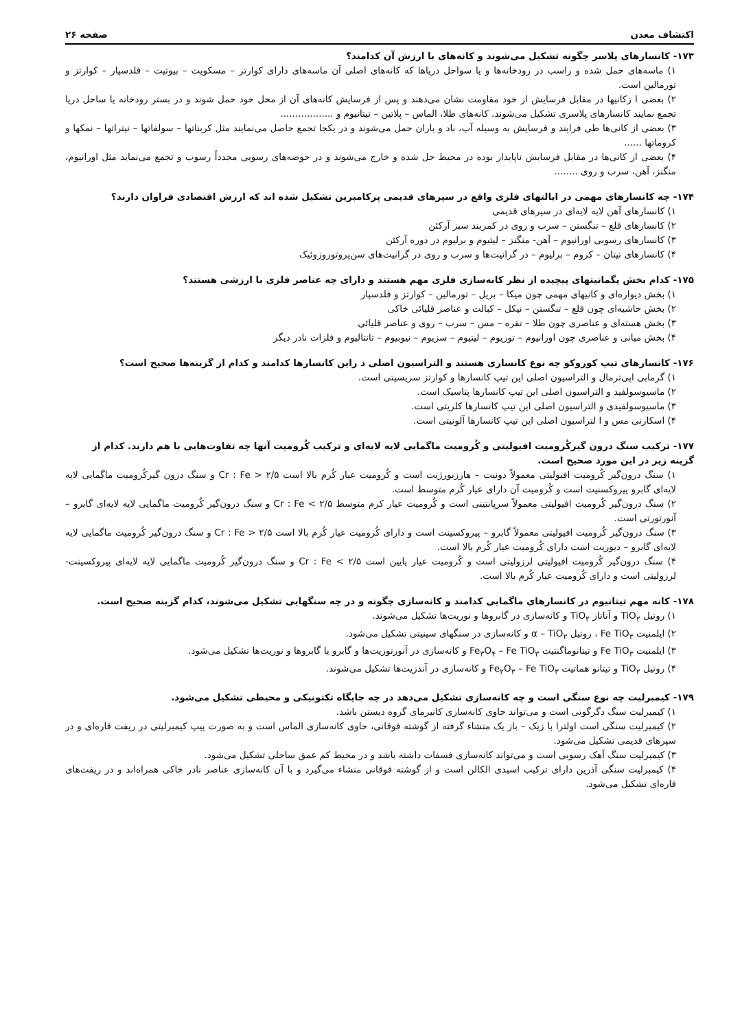اکتشاف معدن صفحه ۲۶
۱۷۳- کانسارهای پلاسر چگونه تشکیل می‌شوند و کانه‌های با ارزش آن کدامند؟
۱) ماسه‌های حمل شده و راسب در رودخانه‌ها و یا سواحل دریاها که کانه‌های اصلی آن ماسه‌های دارای کوارتز – مسکویت – بیوتیت – فلدسپار – کوارتز و تورمالین است.
۲) بعضی ا زکانیها در مقابل فرسایش از خود مقاومت نشان می‌دهند و پس از فرسایش کانه‌های آن از محل خود حمل شوند و در بستر رودخانه یا ساحل دریا تجمع نمایند کانسارهای پلاسری تشکیل می‌شوند. کانه‌های طلا، الماس – پلاتین – تیتانیوم و ..................
۳) بعضی از کانی‌ها طی فرایند و فرسایش به وسیله آب، باد و باران حمل می‌شوند و در یکجا تجمع حاصل می‌نمایند مثل کربناتها – سولفاتها – نیتراتها – نمکها و کروماتها ......
۴) بعضی از کانی‌ها در مقابل فرسایش ناپایدار بوده در محیط حل شده و خارج می‌شوند و در حوضه‌های رسوبی مجدداً رسوب و تجمع می‌نماید مثل اورانیوم، منگنز، آهن، سرب و روی ........
۱۷۴- چه کانسارهای مهمی در ایالتهای فلزی واقع در سپرهای قدیمی پرکامبرین تشکیل شده اند که ارزش اقتصادی فراوان دارند؟
۱) کانسارهای آهن لایه لایه‌ای در سپرهای قدیمی
۲) کانسارهای قلع – تنگستن – سرب و روی در کمربند سبز آرکئن
۳) کانسارهای رسوبی اورانیوم – آهن- منگنز – لیتیوم و برلیوم در دوره آرکئن
۴) کانسارهای تیتان – کروم – برلیوم – در گرانیت‌ها و سرب و روی در گرانیت‌های سن‌پروتوروزوئیک
۱۷۵- کدام بخش پگماتیتهای پیچیده از نظر کانه‌سازی فلزی مهم هستند و دارای چه عناصر فلزی با ارزشی هستند؟
۱) بخش دیواره‌ای و کانیهای مهمی چون میکا – بریل – تورمالین – کوارتز و فلدسپار
۲) بخش حاشیه‌ای چون قلع – تنگستن – نیکل – کبالت و عناصر قلیائی خاکی
۳) بخش هسته‌ای و عناصری چون طلا – نقره – مس – سرب – روی و عناصر قلیائی
۴) بخش میانی و عناصری چون اورانیوم – توریوم – لیتیوم – سزیوم – نیوبیوم – تانتالیوم و فلزات نادر دیگر
۱۷۶- کانسارهای تیپ کوروکو چه نوع کانساری هستند و التراسیون اصلی د راین کانسارها کدامند و کدام از گزینه‌ها صحیح است؟
۱) گرمابی اپی‌ترمال و التراسیون اصلی این تیپ کانسارها و کوارتز سریسیتی است.
۲) ماسیوسولفید و التراسیون اصلی این تیپ کانسارها پتاسیک است.
۳) ماسیوسولفیدی و التراسیون اصلی این تیپ کانسارها کلریتی است.
۴) اسکارنی مس و ا لتراسیون اصلی این تیپ کانسارها آلونیتی است.
۱۷۷- ترکیب سنگ درون گیرکُرومیت افیولیتی و کُرومیت ماگمایی لایه لایه‌ای و ترکیب کُرومیت آنها چه تفاوت‌هایی با هم دارند. کدام از گزینه زیر در این مورد صحیح است.
۱) سنگ درون‌گیر کُرومیت افیولیتی معمولاً دونیت – هارزبورژیت است و کُرومیت عیار کُرم بالا است Cr : Fe > ۲/۵ و سنگ درون گیرکُرومیت ماگمایی لایه لایه‌ای گابرو پیروکسنیت است و کُرومیت آن دارای عیار کُرم متوسط است.
۲) سنگ درون‌گیر کُرومیت افیولیتی معمولاً سرپانتینی است و کُرومیت عیار کرم متوسط Cr : Fe < ۲/۵ و سنگ درون‌گیر کُرومیت ماگمایی لایه لایه‌ای گابرو – آنورتورتی است.
۳) سنگ درون‌گیر کُرومیت افیولیتی معمولاً گابرو – پیروکسینت است و دارای کُرومیت عیار کُرم بالا است Cr : Fe > ۲/۵ و سنگ درون‌گیر کُرومیت ماگمایی لایه لایه‌ای گابرو – دیوریت است دارای کُرومیت عیار کُرم بالا است.
۴) سنگ درون‌گیر کُرومیت افیولیتی لرزولیتی است و کُرومیت عیار پایین است Cr : Fe < ۲/۵ و سنگ درون‌گیر کُرومیت ماگمایی لایه لایه‌ای پیروکسینت- لرزولیتی است و دارای کُرومیت عیار کُرم بالا است.
۱۷۸- کانه مهم تیتانیوم در کانسارهای ماگمایی کدامند و کانه‌سازی چگونه و در چه سنگهایی تشکیل می‌شوند، کدام گزینه صحیح است.
۱) روتیل TiO<sub>۲</sub> و آناتاز TiO<sub>۲</sub> و کانه‌سازی در گابروها و نوریت‌ها تشکیل می‌شوند.
۲) ایلمنیت Fe TiO<sub>۳</sub> ، روتیل α – TiO<sub>۲</sub> و کانه‌سازی در سنگهای سینیتی تشکیل می‌شود.
۳) ایلمنیت Fe TiO<sub>۳</sub> و تیتانوماگنتیت Fe<sub>۳</sub>O<sub>۴</sub> – Fe TiO<sub>۳</sub> و کانه‌سازی در آنورتوزیت‌ها و گابرو یا گابروها و نوریت‌ها تشکیل می‌شود.
۴) روتیل TiO<sub>۲</sub> و تیتانو هماتیت Fe<sub>۲</sub>O<sub>۳</sub> – Fe TiO<sub>۳</sub> و کانه‌سازی در آندزیت‌ها تشکیل می‌شوند.
۱۷۹- کیمبرلیت چه نوع سنگی است و چه کانه‌سازی تشکیل می‌دهد در چه جایگاه تکتونیکی و محیطی تشکیل می‌شود.
۱) کیمبرلیت سنگ دگرگونی است و می‌تواند حاوی کانه‌سازی کانیرمای گروه دیستن باشد.
۲) کیمبرلیت سنگی است اولترا با زیک – باز یک منشاء گرفته از گوشته فوقانی، حاوی کانه‌سازی الماس است و به صورت پیپ کیمبرلیتی در ریفت قاره‌ای و در سپرهای قدیمی تشکیل می‌شود.
۳) کیمبرلیت سنگ آهک رسوبی است و می‌تواند کانه‌سازی فسفات داشته باشد و در محیط کم عمق ساحلی تشکیل می‌شود.
۴) کیمبرلیت سنگی آذرین دارای ترکیب اسیدی الکالن است و از گوشته فوقانی منشاء می‌گیرد و با آن کانه‌سازی عناصر نادر خاکی همراه‌اند و در ریفت‌های قاره‌ای تشکیل می‌شود.